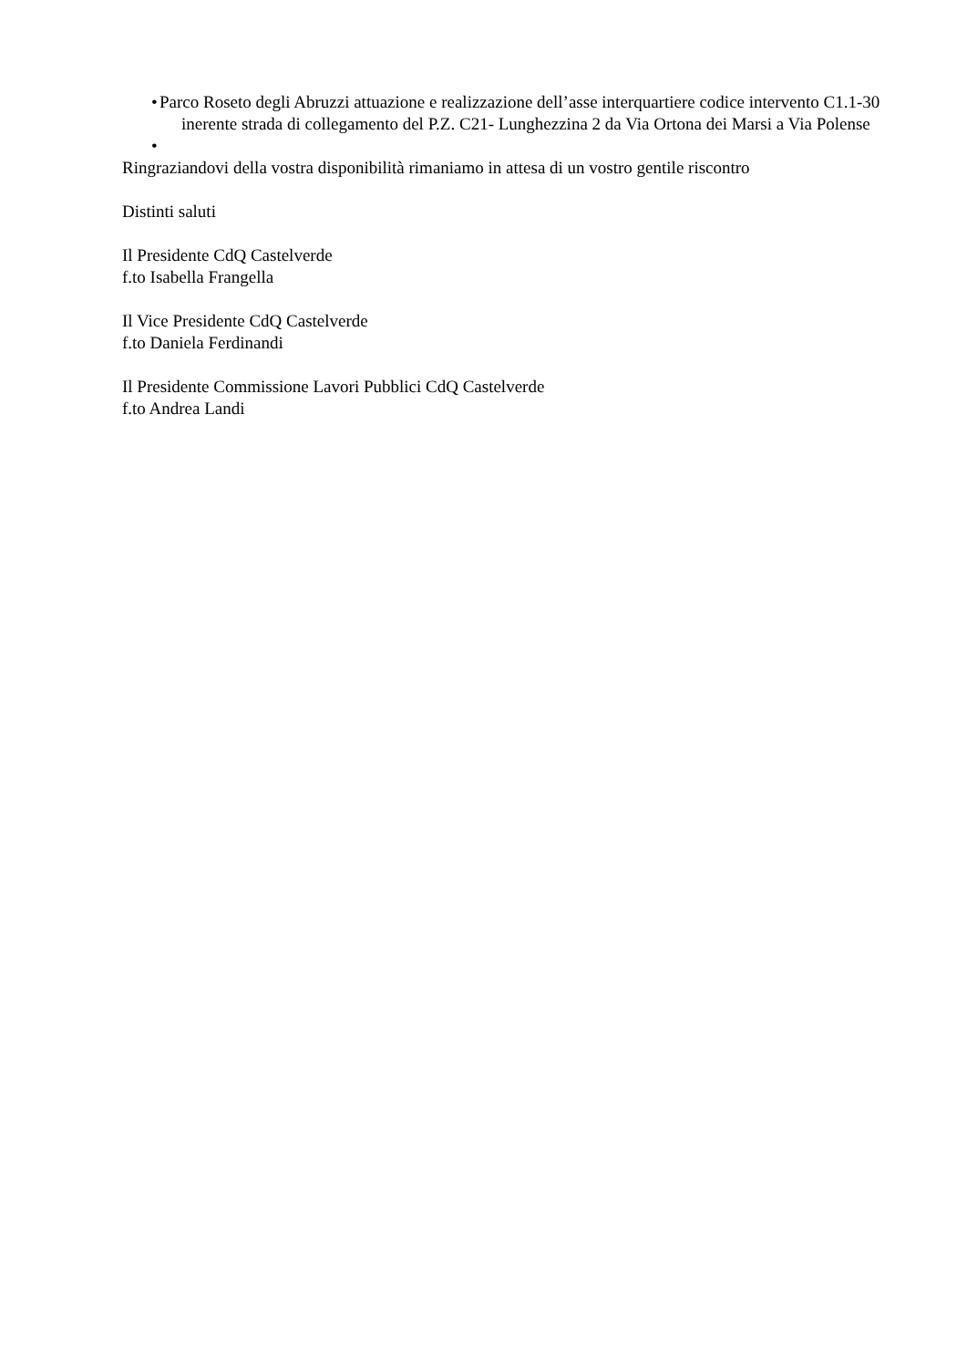• Parco Roseto degli Abruzzi attuazione e realizzazione dell’asse interquartiere codice intervento C1.1-30 inerente strada di collegamento del P.Z. C21- Lunghezzina 2 da Via Ortona dei Marsi a Via Polense
•
Ringraziandovi della vostra disponibilità rimaniamo in attesa di un vostro gentile riscontro
Distinti saluti
Il Presidente CdQ Castelverde
f.to Isabella Frangella
Il Vice Presidente CdQ Castelverde
f.to Daniela Ferdinandi
Il Presidente Commissione Lavori Pubblici CdQ Castelverde
f.to Andrea Landi